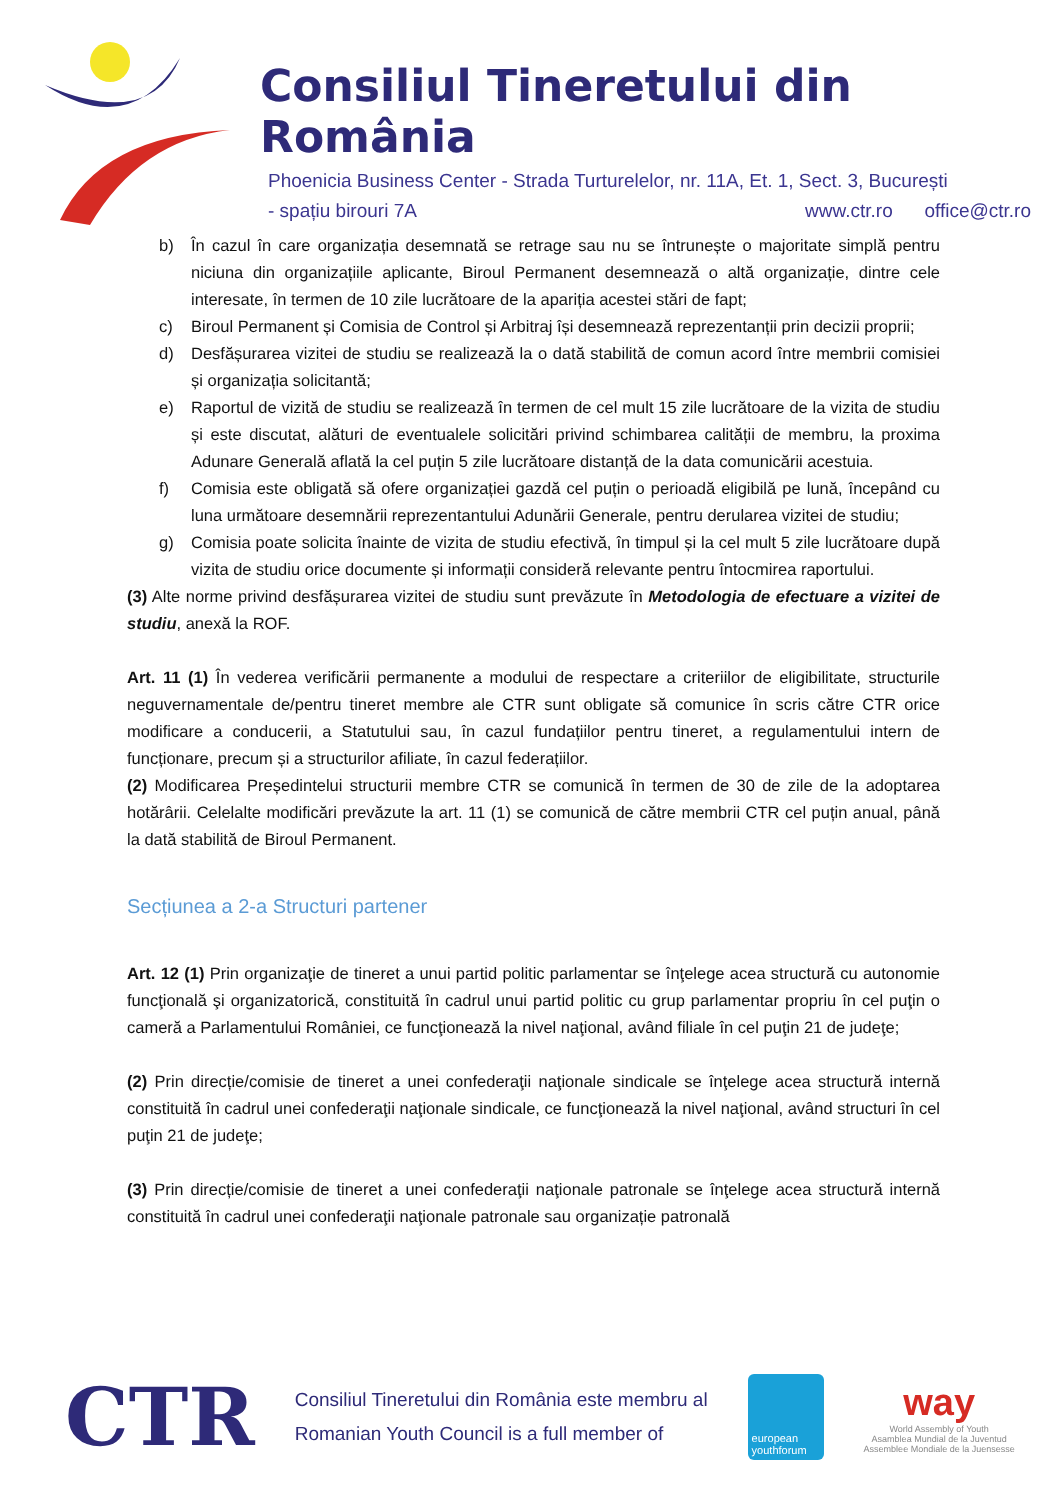Consiliul Tineretului din România
Phoenicia Business Center - Strada Turturelelor, nr. 11A, Et. 1, Sect. 3, București
- spațiu birouri 7A www.ctr.ro office@ctr.ro
b) În cazul în care organizația desemnată se retrage sau nu se întrunește o majoritate simplă pentru niciuna din organizațiile aplicante, Biroul Permanent desemnează o altă organizație, dintre cele interesate, în termen de 10 zile lucrătoare de la apariția acestei stări de fapt;
c) Biroul Permanent și Comisia de Control și Arbitraj își desemnează reprezentanții prin decizii proprii;
d) Desfășurarea vizitei de studiu se realizează la o dată stabilită de comun acord între membrii comisiei și organizația solicitantă;
e) Raportul de vizită de studiu se realizează în termen de cel mult 15 zile lucrătoare de la vizita de studiu și este discutat, alături de eventualele solicitări privind schimbarea calității de membru, la proxima Adunare Generală aflată la cel puțin 5 zile lucrătoare distanță de la data comunicării acestuia.
f) Comisia este obligată să ofere organizației gazdă cel puțin o perioadă eligibilă pe lună, începând cu luna următoare desemnării reprezentantului Adunării Generale, pentru derularea vizitei de studiu;
g) Comisia poate solicita înainte de vizita de studiu efectivă, în timpul și la cel mult 5 zile lucrătoare după vizita de studiu orice documente și informații consideră relevante pentru întocmirea raportului.
(3) Alte norme privind desfășurarea vizitei de studiu sunt prevăzute în Metodologia de efectuare a vizitei de studiu, anexă la ROF.
Art. 11 (1) În vederea verificării permanente a modului de respectare a criteriilor de eligibilitate, structurile neguvernamentale de/pentru tineret membre ale CTR sunt obligate să comunice în scris către CTR orice modificare a conducerii, a Statutului sau, în cazul fundațiilor pentru tineret, a regulamentului intern de funcționare, precum și a structurilor afiliate, în cazul federațiilor.
(2) Modificarea Președintelui structurii membre CTR se comunică în termen de 30 de zile de la adoptarea hotărârii. Celelalte modificări prevăzute la art. 11 (1) se comunică de către membrii CTR cel puțin anual, până la dată stabilită de Biroul Permanent.
Secțiunea a 2-a Structuri partener
Art. 12 (1) Prin organizaţie de tineret a unui partid politic parlamentar se înţelege acea structură cu autonomie funcţională şi organizatorică, constituită în cadrul unui partid politic cu grup parlamentar propriu în cel puţin o cameră a Parlamentului României, ce funcţionează la nivel naţional, având filiale în cel puţin 21 de judeţe;
(2) Prin direcție/comisie de tineret a unei confederaţii naţionale sindicale se înţelege acea structură internă constituită în cadrul unei confederaţii naţionale sindicale, ce funcţionează la nivel naţional, având structuri în cel puţin 21 de judeţe;
(3) Prin direcție/comisie de tineret a unei confederaţii naţionale patronale se înţelege acea structură internă constituită în cadrul unei confederaţii naţionale patronale sau organizație patronală
CTR
Consiliul Tineretului din România este membru al
Romanian Youth Council is a full member of
european youthforum
way
World Assembly of Youth
Asamblea Mundial de la Juventud
Assemblee Mondiale de la Juensesse